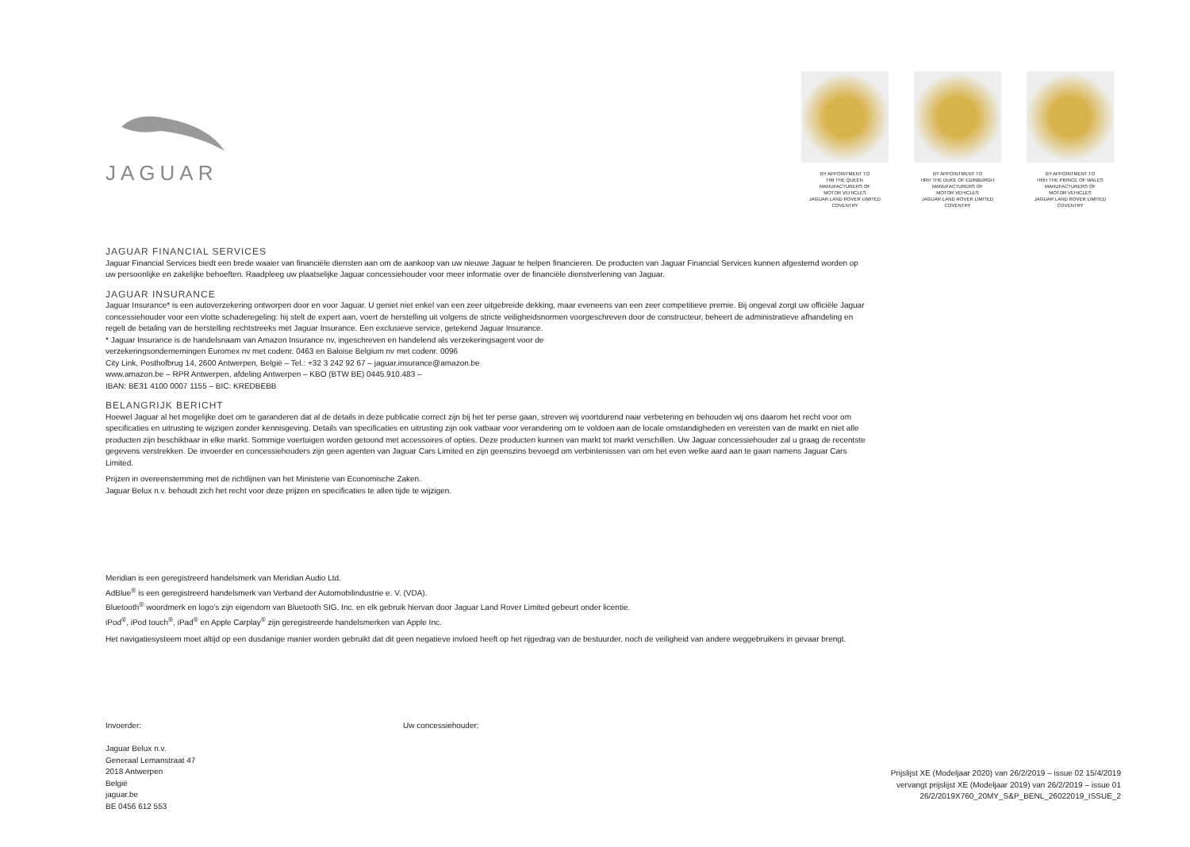JAGUAR
BY APPOINTMENT TO
HM THE QUEEN
MANUFACTURERS OF
MOTOR VEHICLES
JAGUAR LAND ROVER LIMITED
COVENTRY
BY APPOINTMENT TO
HRH THE DUKE OF EDINBURGH
MANUFACTURERS OF
MOTOR VEHICLES
JAGUAR LAND ROVER LIMITED
COVENTRY
BY APPOINTMENT TO
HRH THE PRINCE OF WALES
MANUFACTURERS OF
MOTOR VEHICLES
JAGUAR LAND ROVER LIMITED
COVENTRY
JAGUAR FINANCIAL SERVICES
Jaguar Financial Services biedt een brede waaier van financiële diensten aan om de aankoop van uw nieuwe Jaguar te helpen financieren. De producten van Jaguar Financial Services kunnen afgestemd worden op uw persoonlijke en zakelijke behoeften. Raadpleeg uw plaatselijke Jaguar concessiehouder voor meer informatie over de financiële dienstverlening van Jaguar.
JAGUAR INSURANCE
Jaguar Insurance* is een autoverzekering ontworpen door en voor Jaguar. U geniet niet enkel van een zeer uitgebreide dekking, maar eveneens van een zeer competitieve premie. Bij ongeval zorgt uw officiële Jaguar concessiehouder voor een vlotte schaderegeling: hij stelt de expert aan, voert de herstelling uit volgens de stricte veiligheidsnormen voorgeschreven door de constructeur, beheert de administratieve afhandeling en regelt de betaling van de herstelling rechtstreeks met Jaguar Insurance. Een exclusieve service, getekend Jaguar Insurance.
* Jaguar Insurance is de handelsnaam van Amazon Insurance nv, ingeschreven en handelend als verzekeringsagent voor de
verzekeringsondernemingen Euromex nv met codenr. 0463 en Baloise Belgium nv met codenr. 0096
City Link, Posthofbrug 14, 2600 Antwerpen, België – Tel.: +32 3 242 92 67 – jaguar.insurance@amazon.be
www.amazon.be – RPR Antwerpen, afdeling Antwerpen – KBO (BTW BE) 0445.910.483 –
IBAN: BE31 4100 0007 1155 – BIC: KREDBEBB
BELANGRIJK BERICHT
Hoewel Jaguar al het mogelijke doet om te garanderen dat al de details in deze publicatie correct zijn bij het ter perse gaan, streven wij voortdurend naar verbetering en behouden wij ons daarom het recht voor om specificaties en uitrusting te wijzigen zonder kennisgeving. Details van specificaties en uitrusting zijn ook vatbaar voor verandering om te voldoen aan de locale omstandigheden en vereisten van de markt en niet alle producten zijn beschikbaar in elke markt. Sommige voertuigen worden getoond met accessoires of opties. Deze producten kunnen van markt tot markt verschillen. Uw Jaguar concessiehouder zal u graag de recentste gegevens verstrekken. De invoerder en concessiehouders zijn geen agenten van Jaguar Cars Limited en zijn geenszins bevoegd om verbintenissen van om het even welke aard aan te gaan namens Jaguar Cars Limited.
Prijzen in overeenstemming met de richtlijnen van het Ministerie van Economische Zaken.
Jaguar Belux n.v. behoudt zich het recht voor deze prijzen en specificaties te allen tijde te wijzigen.
Meridian is een geregistreerd handelsmerk van Meridian Audio Ltd.
AdBlue<sup>®</sup> is een geregistreerd handelsmerk van Verband der Automobilindustrie e. V. (VDA).
Bluetooth<sup>®</sup> woordmerk en logo's zijn eigendom van Bluetooth SIG, Inc. en elk gebruik hiervan door Jaguar Land Rover Limited gebeurt onder licentie.
iPod<sup>®</sup>, iPod touch<sup>®</sup>, iPad<sup>®</sup> en Apple Carplay<sup>®</sup> zijn geregistreerde handelsmerken van Apple Inc.
Het navigatiesysteem moet altijd op een dusdanige manier worden gebruikt dat dit geen negatieve invloed heeft op het rijgedrag van de bestuurder, noch de veiligheid van andere weggebruikers in gevaar brengt.
Invoerder:
Jaguar Belux n.v.
Generaal Lemanstraat 47
2018 Antwerpen
België
jaguar.be
BE 0456 612 553
Uw concessiehouder:
Prijslijst XE (Modeljaar 2020) van 26/2/2019 – issue 02 15/4/2019
vervangt prijslijst XE (Modeljaar 2019) van 26/2/2019 – issue 01
26/2/2019X760_20MY_S&P_BENL_26022019_ISSUE_2